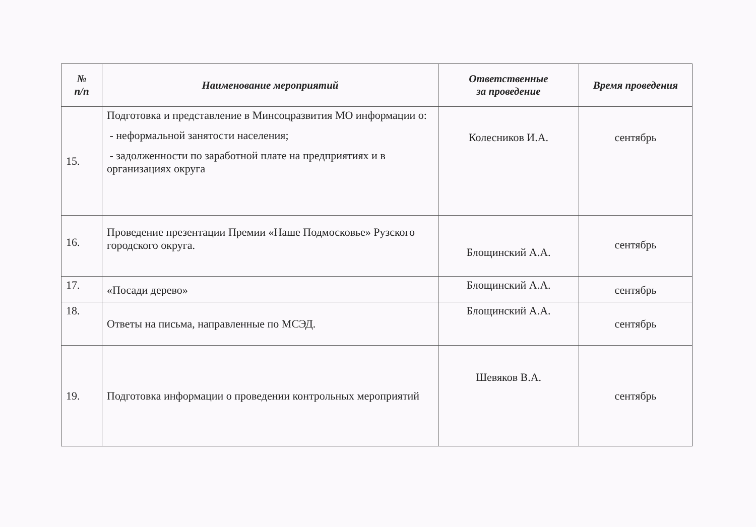| № п/п | Наименование мероприятий | Ответственные за проведение | Время проведения |
| --- | --- | --- | --- |
| 15. | Подготовка и представление в Минсоцразвития МО информации о: - неформальной занятости населения; - задолженности по заработной плате на предприятиях и в организациях округа | Колесников И.А. | сентябрь |
| 16. | Проведение презентации Премии «Наше Подмосковье» Рузского городского округа. | Блощинский А.А. | сентябрь |
| 17. | «Посади дерево» | Блощинский А.А. | сентябрь |
| 18. | Ответы на письма, направленные по МСЭД. | Блощинский А.А. | сентябрь |
| 19. | Подготовка информации о проведении контрольных мероприятий | Шевяков В.А. | сентябрь |